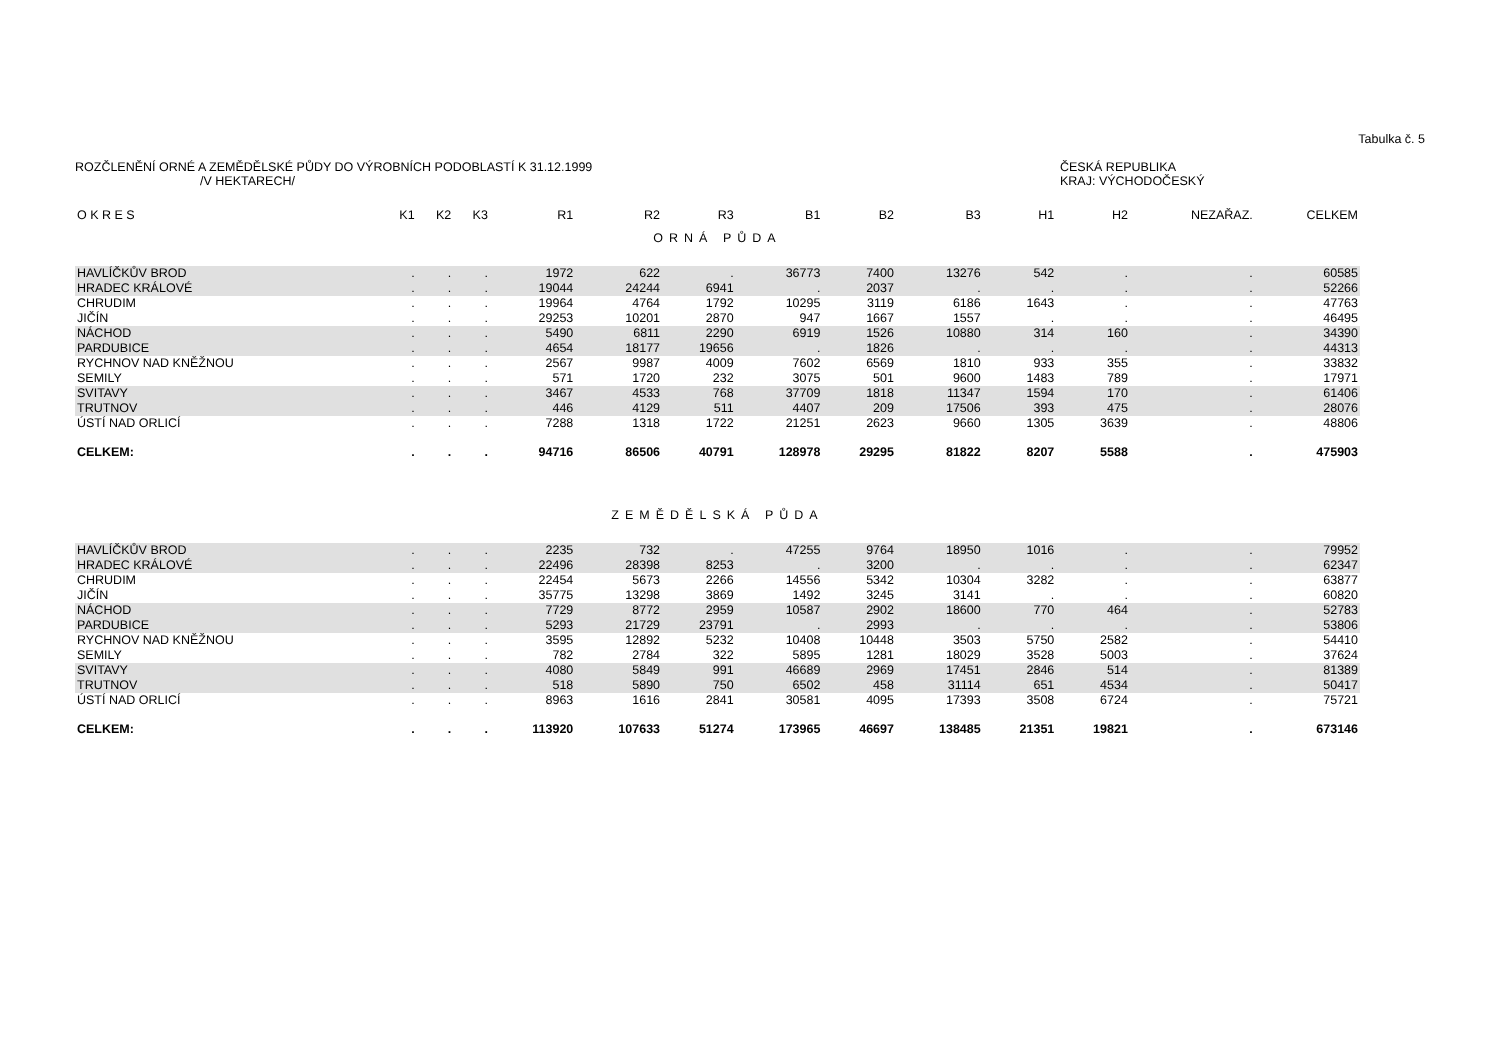Tabulka č. 5
ROZČLENĚNÍ ORNÉ A ZEMĚDĚLSKÉ PŮDY DO VÝROBNÍCH PODOBLASTÍ K 31.12.1999
/V HEKTARECH/
ČESKÁ REPUBLIKA
KRAJ: VÝCHODOČESKÝ
| O K R E S | K1 | K2 | K3 | R1 | R2 | R3 | B1 | B2 | B3 | H1 | H2 | NEZAŘAZ. | CELKEM |
| --- | --- | --- | --- | --- | --- | --- | --- | --- | --- | --- | --- | --- | --- |
| ORNÁ PŮDA | | | | | | | | | | | | | |
| HAVLÍČKŮV BROD | . | . | . | 1972 | 622 | . | 36773 | 7400 | 13276 | 542 | . | . | 60585 |
| HRADEC KRÁLOVÉ | . | . | . | 19044 | 24244 | 6941 | . | 2037 | . | . | . | . | 52266 |
| CHRUDIM | . | . | . | 19964 | 4764 | 1792 | 10295 | 3119 | 6186 | 1643 | . | . | 47763 |
| JIČÍN | . | . | . | 29253 | 10201 | 2870 | 947 | 1667 | 1557 | . | . | . | 46495 |
| NÁCHOD | . | . | . | 5490 | 6811 | 2290 | 6919 | 1526 | 10880 | 314 | 160 | . | 34390 |
| PARDUBICE | . | . | . | 4654 | 18177 | 19656 | . | 1826 | . | . | . | . | 44313 |
| RYCHNOV NAD KNĚŽNOU | . | . | . | 2567 | 9987 | 4009 | 7602 | 6569 | 1810 | 933 | 355 | . | 33832 |
| SEMILY | . | . | . | 571 | 1720 | 232 | 3075 | 501 | 9600 | 1483 | 789 | . | 17971 |
| SVITAVY | . | . | . | 3467 | 4533 | 768 | 37709 | 1818 | 11347 | 1594 | 170 | . | 61406 |
| TRUTNOV | . | . | . | 446 | 4129 | 511 | 4407 | 209 | 17506 | 393 | 475 | . | 28076 |
| ÚSTÍ NAD ORLICÍ | . | . | . | 7288 | 1318 | 1722 | 21251 | 2623 | 9660 | 1305 | 3639 | . | 48806 |
| CELKEM: | . | . | . | 94716 | 86506 | 40791 | 128978 | 29295 | 81822 | 8207 | 5588 | . | 475903 |
| ZEMĚDĚLSKÁ PŮDA | | | | | | | | | | | | | |
| HAVLÍČKŮV BROD | . | . | . | 2235 | 732 | . | 47255 | 9764 | 18950 | 1016 | . | . | 79952 |
| HRADEC KRÁLOVÉ | . | . | . | 22496 | 28398 | 8253 | . | 3200 | . | . | . | . | 62347 |
| CHRUDIM | . | . | . | 22454 | 5673 | 2266 | 14556 | 5342 | 10304 | 3282 | . | . | 63877 |
| JIČÍN | . | . | . | 35775 | 13298 | 3869 | 1492 | 3245 | 3141 | . | . | . | 60820 |
| NÁCHOD | . | . | . | 7729 | 8772 | 2959 | 10587 | 2902 | 18600 | 770 | 464 | . | 52783 |
| PARDUBICE | . | . | . | 5293 | 21729 | 23791 | . | 2993 | . | . | . | . | 53806 |
| RYCHNOV NAD KNĚŽNOU | . | . | . | 3595 | 12892 | 5232 | 10408 | 10448 | 3503 | 5750 | 2582 | . | 54410 |
| SEMILY | . | . | . | 782 | 2784 | 322 | 5895 | 1281 | 18029 | 3528 | 5003 | . | 37624 |
| SVITAVY | . | . | . | 4080 | 5849 | 991 | 46689 | 2969 | 17451 | 2846 | 514 | . | 81389 |
| TRUTNOV | . | . | . | 518 | 5890 | 750 | 6502 | 458 | 31114 | 651 | 4534 | . | 50417 |
| ÚSTÍ NAD ORLICÍ | . | . | . | 8963 | 1616 | 2841 | 30581 | 4095 | 17393 | 3508 | 6724 | . | 75721 |
| CELKEM: | . | . | . | 113920 | 107633 | 51274 | 173965 | 46697 | 138485 | 21351 | 19821 | . | 673146 |